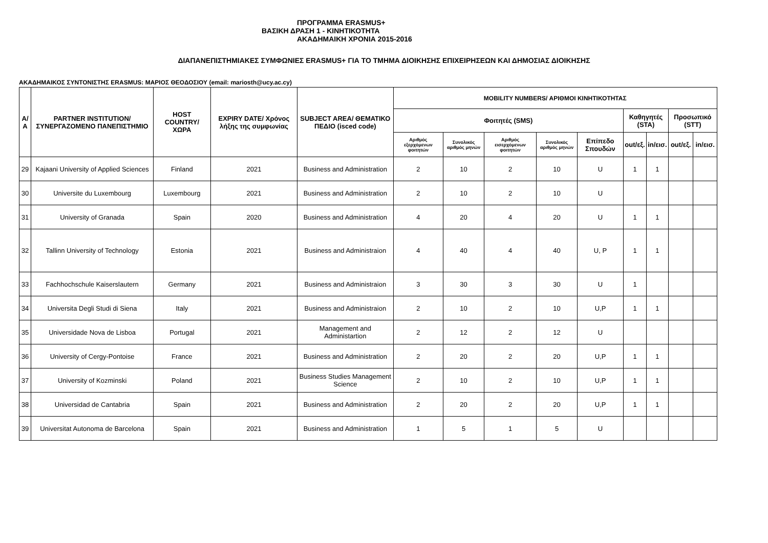ΠΡΟΓΡΑΜΜΑ ERASMUS+
ΒΑΣΙΚΗ ΔΡΑΣΗ 1 - ΚΙΝΗΤΙΚΟΤΗΤΑ
ΑΚΑΔΗΜΑΙΚΗ ΧΡΟΝΙΑ 2015-2016
ΔΙΑΠΑΝΕΠΙΣΤΗΜΙΑΚΕΣ ΣΥΜΦΩΝΙΕΣ ERASMUS+ ΓΙΑ ΤΟ ΤΜΗΜΑ ΔΙΟΙΚΗΣΗΣ ΕΠΙΧΕΙΡΗΣΕΩΝ ΚΑΙ ΔΗΜΟΣΙΑΣ ΔΙΟΙΚΗΣΗΣ
ΑΚΑΔΗΜΑΙΚΟΣ ΣΥΝΤΟΝΙΣΤΗΣ ERASMUS: ΜΑΡΙΟΣ ΘΕΟΔΟΣΙΟΥ (email: mariosth@ucy.ac.cy)
| Α/Α | PARTNER INSTITUTION/ ΣΥΝΕΡΓΑΖΟΜΕΝΟ ΠΑΝΕΠΙΣΤΗΜΙΟ | HOST COUNTRY/ ΧΩΡΑ | EXPIRY DATE/ Χρόνος λήξης της συμφωνίας | SUBJECT AREA/ ΘΕΜΑΤΙΚΟ ΠΕΔΙΟ (isced code) | MOBILITY NUMBERS/ ΑΡΙΘΜΟΙ ΚΙΝΗΤΙΚΟΤΗΤΑΣ | | | | | | | | |
| --- | --- | --- | --- | --- | --- | --- | --- | --- | --- | --- | --- | --- | --- |
| | | | | | Φοιτητές (SMS) | | | | | Καθηγητές (STA) | | Προσωπικό (STT) | |
| | | | | | Αριθμός εξερχόμενων φοιτητών | Συνολικός αριθμός μηνών | Αριθμός εισερχόμενων φοιτητών | Συνολικός αριθμός μηνών | Επίπεδο Σπουδών | out/εξ. | in/εισ. | out/εξ. | in/εισ. |
| 29 | Kajaani University of Applied Sciences | Finland | 2021 | Business and Administration | 2 | 10 | 2 | 10 | U | 1 | 1 | | |
| 30 | Universite du Luxembourg | Luxembourg | 2021 | Business and Administration | 2 | 10 | 2 | 10 | U | | | | |
| 31 | University of Granada | Spain | 2020 | Business and Administration | 4 | 20 | 4 | 20 | U | 1 | 1 | | |
| 32 | Tallinn University of Technology | Estonia | 2021 | Business and Administraion | 4 | 40 | 4 | 40 | U, P | 1 | 1 | | |
| 33 | Fachhochschule Kaiserslautern | Germany | 2021 | Business and Administraion | 3 | 30 | 3 | 30 | U | 1 | | | |
| 34 | Universita Degli Studi di Siena | Italy | 2021 | Business and Administraion | 2 | 10 | 2 | 10 | U,P | 1 | 1 | | |
| 35 | Universidade Nova de Lisboa | Portugal | 2021 | Management and Administartion | 2 | 12 | 2 | 12 | U | | | | |
| 36 | University of Cergy-Pontoise | France | 2021 | Business and Administration | 2 | 20 | 2 | 20 | U,P | 1 | 1 | | |
| 37 | University of Kozminski | Poland | 2021 | Business Studies Management Science | 2 | 10 | 2 | 10 | U,P | 1 | 1 | | |
| 38 | Universidad de Cantabria | Spain | 2021 | Business and Administration | 2 | 20 | 2 | 20 | U,P | 1 | 1 | | |
| 39 | Universitat Autonoma de Barcelona | Spain | 2021 | Business and Administration | 1 | 5 | 1 | 5 | U | | | | |